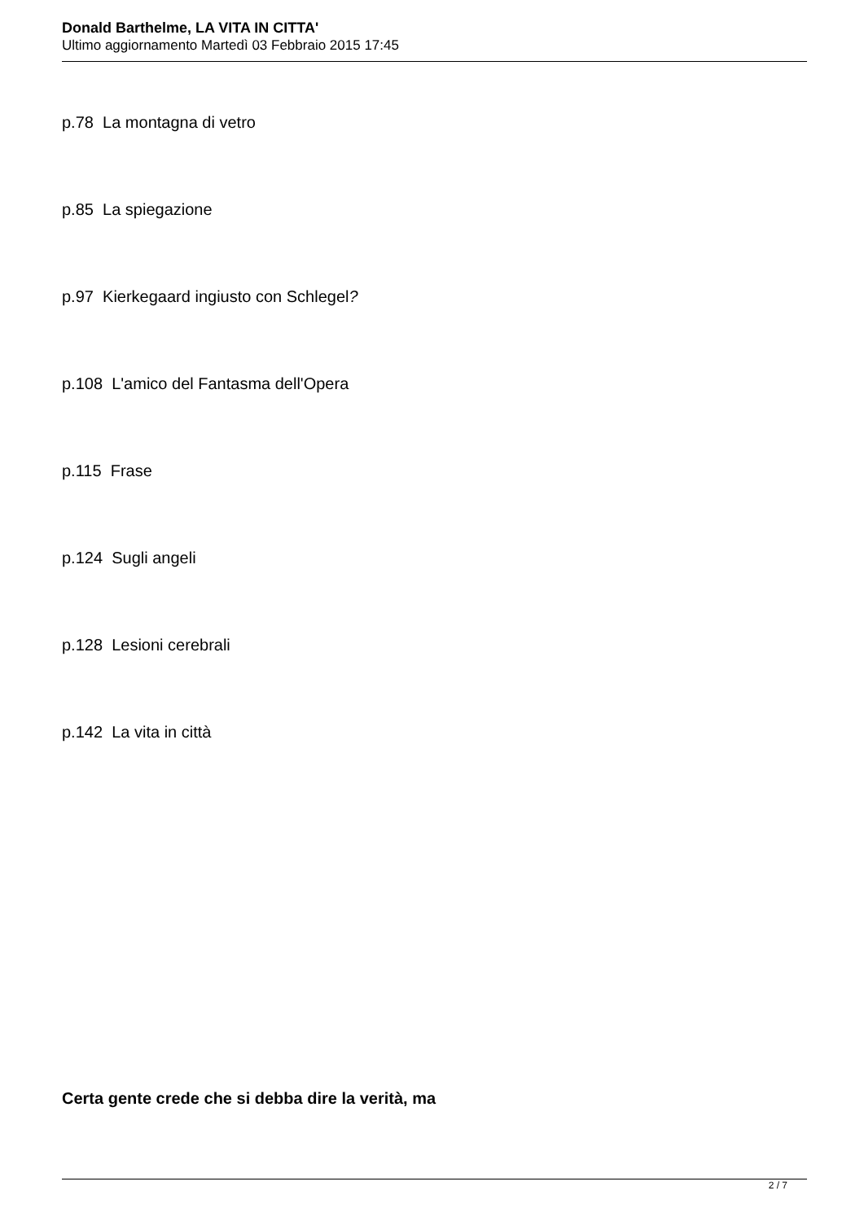Donald Barthelme, LA VITA IN CITTA'
Ultimo aggiornamento Martedì 03 Febbraio 2015 17:45
p.78 La montagna di vetro
p.85 La spiegazione
p.97 Kierkegaard ingiusto con Schlegel?
p.108 L'amico del Fantasma dell'Opera
p.115 Frase
p.124 Sugli angeli
p.128 Lesioni cerebrali
p.142 La vita in città
Certa gente crede che si debba dire la verità, ma
2 / 7